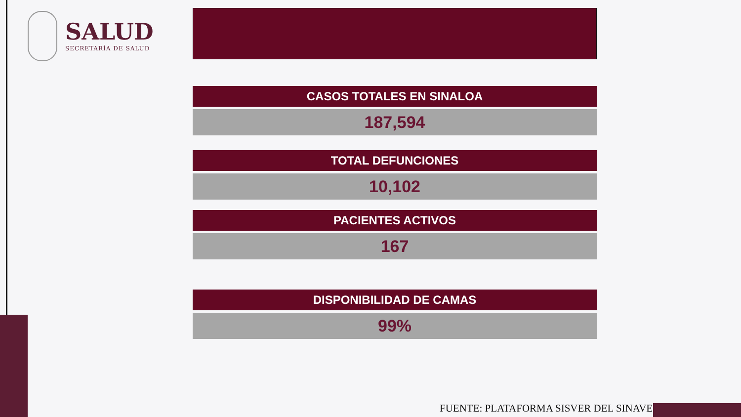SALUD
SECRETARÍA DE SALUD
CASOS TOTALES EN SINALOA
187,594
TOTAL DEFUNCIONES
10,102
PACIENTES ACTIVOS
167
DISPONIBILIDAD DE CAMAS
99%
FUENTE: PLATAFORMA SISVER DEL SINAVE